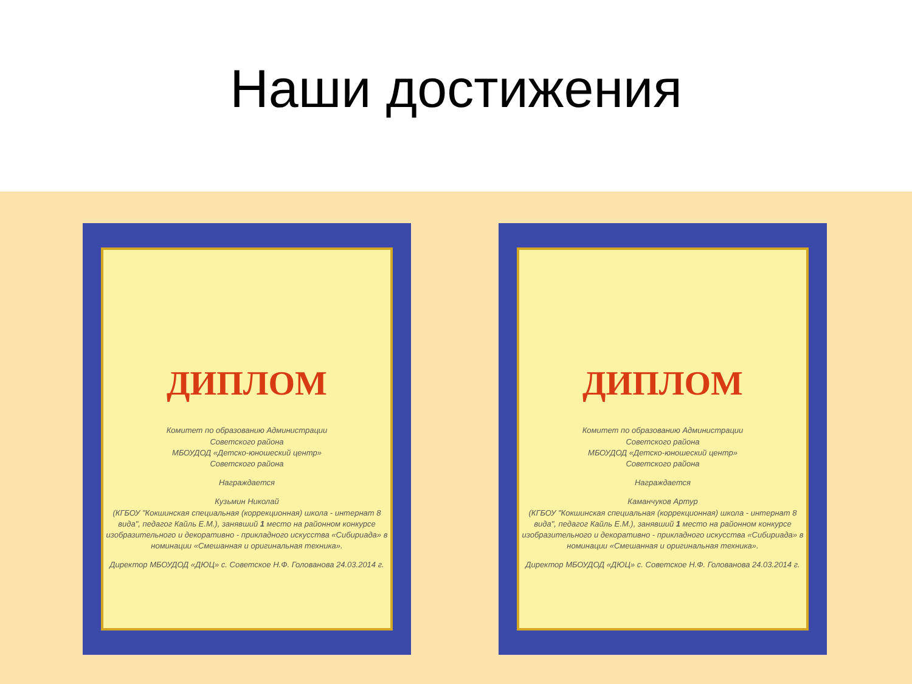Наши достижения
ДИПЛОМ
Комитет по образованию Администрации
Советского района
МБОУДОД «Детско-юношеский центр»
Советского района
Награждается
Кузьмин Николай
(КГБОУ "Кокшинская специальная (коррекционная) школа - интернат 8 вида", педагог Кайль Е.М.), занявший 1 место на районном конкурсе изобразительного и декоративно - прикладного искусства «Сибириада» в номинации «Смешанная и оригинальная техника».
Директор МБОУДОД «ДЮЦ» с. Советское Н.Ф. Голованова 24.03.2014 г.
ДИПЛОМ
Комитет по образованию Администрации
Советского района
МБОУДОД «Детско-юношеский центр»
Советского района
Награждается
Каманчуков Артур
(КГБОУ "Кокшинская специальная (коррекционная) школа - интернат 8 вида", педагог Кайль Е.М.), занявший 1 место на районном конкурсе изобразительного и декоративно - прикладного искусства «Сибириада» в номинации «Смешанная и оригинальная техника».
Директор МБОУДОД «ДЮЦ» с. Советское Н.Ф. Голованова 24.03.2014 г.